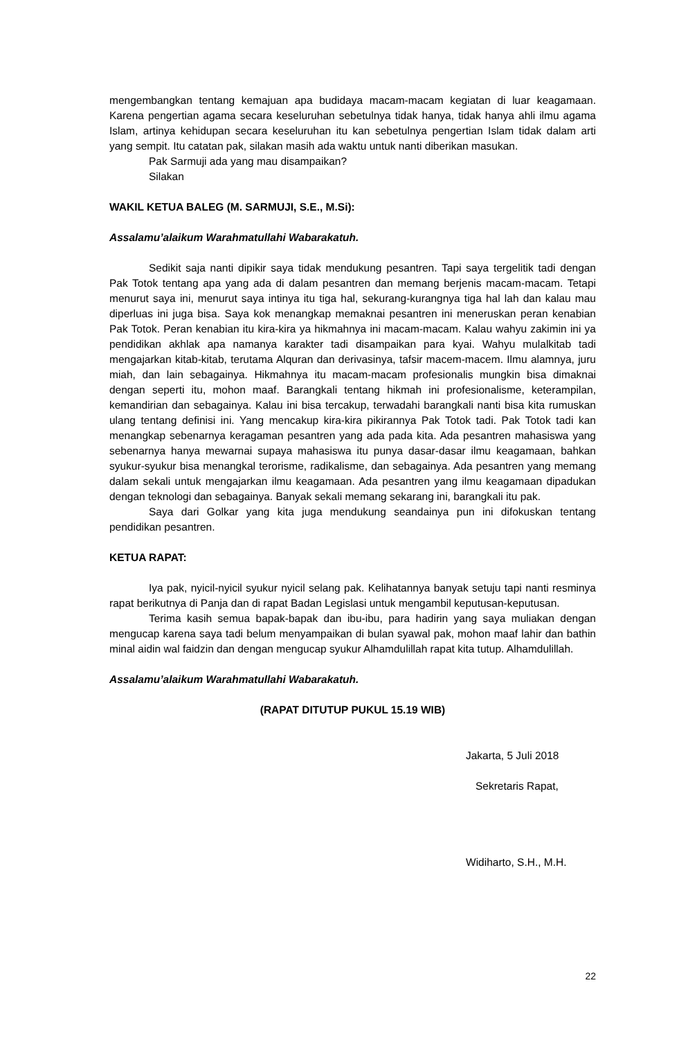mengembangkan tentang kemajuan apa budidaya macam-macam kegiatan di luar keagamaan. Karena pengertian agama secara keseluruhan sebetulnya tidak hanya, tidak hanya ahli ilmu agama Islam, artinya kehidupan secara keseluruhan itu kan sebetulnya pengertian Islam tidak dalam arti yang sempit. Itu catatan pak, silakan masih ada waktu untuk nanti diberikan masukan.
Pak Sarmuji ada yang mau disampaikan?
Silakan
WAKIL KETUA BALEG (M. SARMUJI, S.E., M.Si):
Assalamu’alaikum Warahmatullahi Wabarakatuh.
Sedikit saja nanti dipikir saya tidak mendukung pesantren. Tapi saya tergelitik tadi dengan Pak Totok tentang apa yang ada di dalam pesantren dan memang berjenis macam-macam. Tetapi menurut saya ini, menurut saya intinya itu tiga hal, sekurang-kurangnya tiga hal lah dan kalau mau diperluas ini juga bisa. Saya kok menangkap memaknai pesantren ini meneruskan peran kenabian Pak Totok. Peran kenabian itu kira-kira ya hikmahnya ini macam-macam. Kalau wahyu zakimin ini ya pendidikan akhlak apa namanya karakter tadi disampaikan para kyai. Wahyu mulalkitab tadi mengajarkan kitab-kitab, terutama Alquran dan derivasinya, tafsir macem-macem. Ilmu alamnya, juru miah, dan lain sebagainya. Hikmahnya itu macam-macam profesionalis mungkin bisa dimaknai dengan seperti itu, mohon maaf. Barangkali tentang hikmah ini profesionalisme, keterampilan, kemandirian dan sebagainya. Kalau ini bisa tercakup, terwadahi barangkali nanti bisa kita rumuskan ulang tentang definisi ini. Yang mencakup kira-kira pikirannya Pak Totok tadi. Pak Totok tadi kan menangkap sebenarnya keragaman pesantren yang ada pada kita. Ada pesantren mahasiswa yang sebenarnya hanya mewarnai supaya mahasiswa itu punya dasar-dasar ilmu keagamaan, bahkan syukur-syukur bisa menangkal terorisme, radikalisme, dan sebagainya. Ada pesantren yang memang dalam sekali untuk mengajarkan ilmu keagamaan. Ada pesantren yang ilmu keagamaan dipadukan dengan teknologi dan sebagainya. Banyak sekali memang sekarang ini, barangkali itu pak.
Saya dari Golkar yang kita juga mendukung seandainya pun ini difokuskan tentang pendidikan pesantren.
KETUA RAPAT:
Iya pak, nyicil-nyicil syukur nyicil selang pak. Kelihatannya banyak setuju tapi nanti resminya rapat berikutnya di Panja dan di rapat Badan Legislasi untuk mengambil keputusan-keputusan.
Terima kasih semua bapak-bapak dan ibu-ibu, para hadirin yang saya muliakan dengan mengucap karena saya tadi belum menyampaikan di bulan syawal pak, mohon maaf lahir dan bathin minal aidin wal faidzin dan dengan mengucap syukur Alhamdulillah rapat kita tutup. Alhamdulillah.
Assalamu’alaikum Warahmatullahi Wabarakatuh.
(RAPAT DITUTUP PUKUL 15.19 WIB)
Jakarta, 5 Juli 2018
Sekretaris Rapat,
Widiharto, S.H., M.H.
22